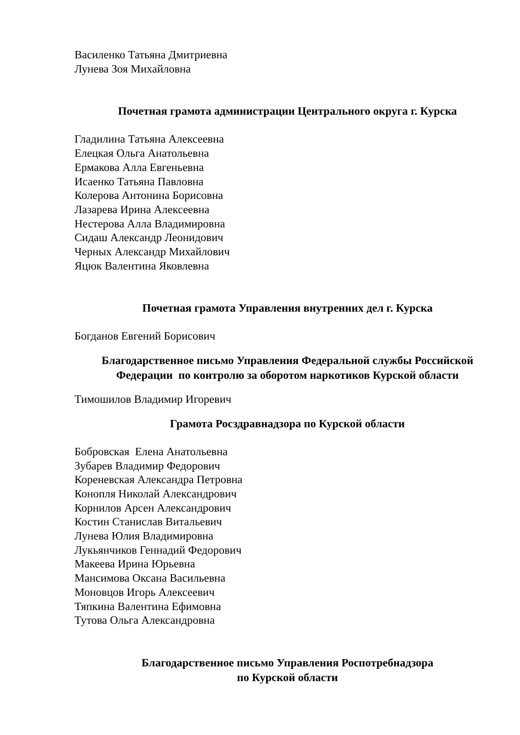Василенко Татьяна Дмитриевна
Лунева Зоя Михайловна
Почетная грамота администрации Центрального округа г. Курска
Гладилина Татьяна Алексеевна
Елецкая Ольга Анатольевна
Ермакова Алла Евгеньевна
Исаенко Татьяна Павловна
Колерова Антонина Борисовна
Лазарева Ирина Алексеевна
Нестерова Алла Владимировна
Сидаш Александр Леонидович
Черных Александр Михайлович
Яцюк Валентина Яковлевна
Почетная грамота Управления внутренних дел г. Курска
Богданов Евгений Борисович
Благодарственное письмо Управления Федеральной службы Российской Федерации по контролю за оборотом наркотиков Курской области
Тимошилов Владимир Игоревич
Грамота Росздравнадзора по Курской области
Бобровская Елена Анатольевна
Зубарев Владимир Федорович
Кореневская Александра Петровна
Конопля Николай Александрович
Корнилов Арсен Александрович
Костин Станислав Витальевич
Лунева Юлия Владимировна
Лукьянчиков Геннадий Федорович
Макеева Ирина Юрьевна
Мансимова Оксана Васильевна
Моновцов Игорь Алексеевич
Тяпкина Валентина Ефимовна
Тутова Ольга Александровна
Благодарственное письмо Управления Роспотребнадзора
по Курской области